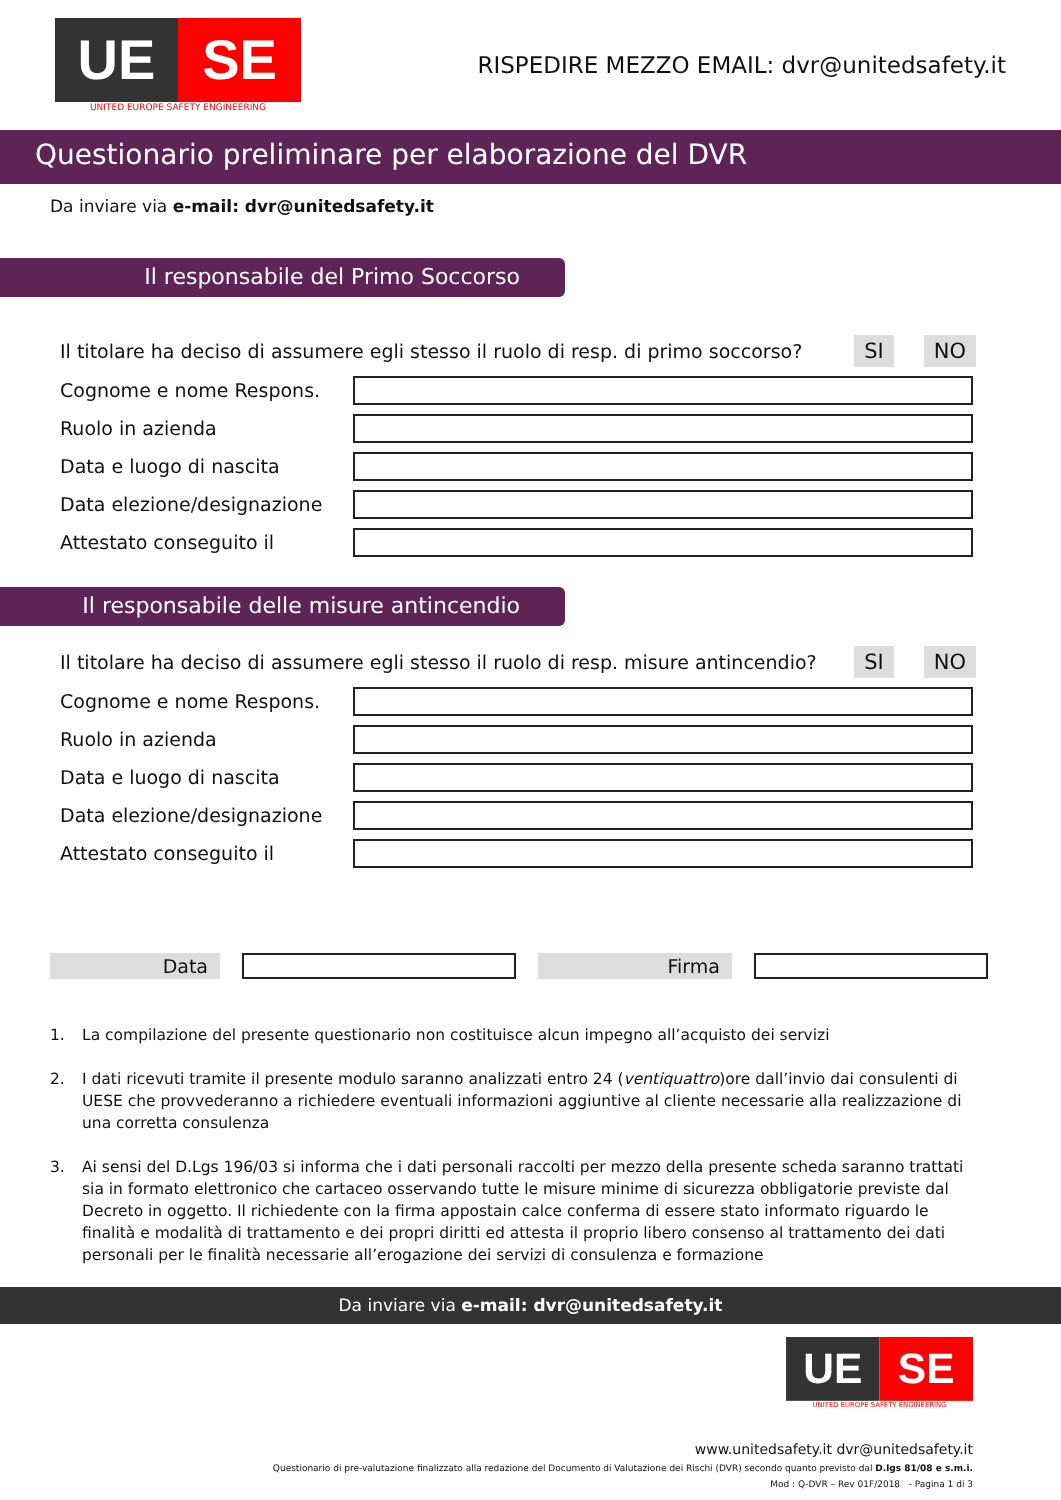UE SE
UNITED EUROPE SAFETY ENGINEERING
RISPEDIRE MEZZO EMAIL: dvr@unitedsafety.it
Questionario preliminare per elaborazione del DVR
Da inviare via e-mail: dvr@unitedsafety.it
Il responsabile del Primo Soccorso
Il titolare ha deciso di assumere egli stesso il ruolo di resp. di primo soccorso? SI NO
Cognome e nome Respons.
Ruolo in azienda
Data e luogo di nascita
Data elezione/designazione
Attestato conseguito il
Il responsabile delle misure antincendio
Il titolare ha deciso di assumere egli stesso il ruolo di resp. misure antincendio? SI NO
Cognome e nome Respons.
Ruolo in azienda
Data e luogo di nascita
Data elezione/designazione
Attestato conseguito il
Data Firma
1. La compilazione del presente questionario non costituisce alcun impegno all’acquisto dei servizi
2. I dati ricevuti tramite il presente modulo saranno analizzati entro 24 (ventiquattro)ore dall’invio dai consulenti di UESE che provvederanno a richiedere eventuali informazioni aggiuntive al cliente necessarie alla realizzazione di una corretta consulenza
3. Ai sensi del D.Lgs 196/03 si informa che i dati personali raccolti per mezzo della presente scheda saranno trattati sia in formato elettronico che cartaceo osservando tutte le misure minime di sicurezza obbligatorie previste dal Decreto in oggetto. Il richiedente con la firma appostain calce conferma di essere stato informato riguardo le finalità e modalità di trattamento e dei propri diritti ed attesta il proprio libero consenso al trattamento dei dati personali per le finalità necessarie all’erogazione dei servizi di consulenza e formazione
Da inviare via e-mail: dvr@unitedsafety.it
UE SE
UNITED EUROPE SAFETY ENGINEERING
www.unitedsafety.it dvr@unitedsafety.it
Questionario di pre-valutazione finalizzato alla redazione del Documento di Valutazione dei Rischi (DVR) secondo quanto previsto dal D.lgs 81/08 e s.m.i.
Mod : Q-DVR – Rev 01F/2018 - Pagina 1 di 3